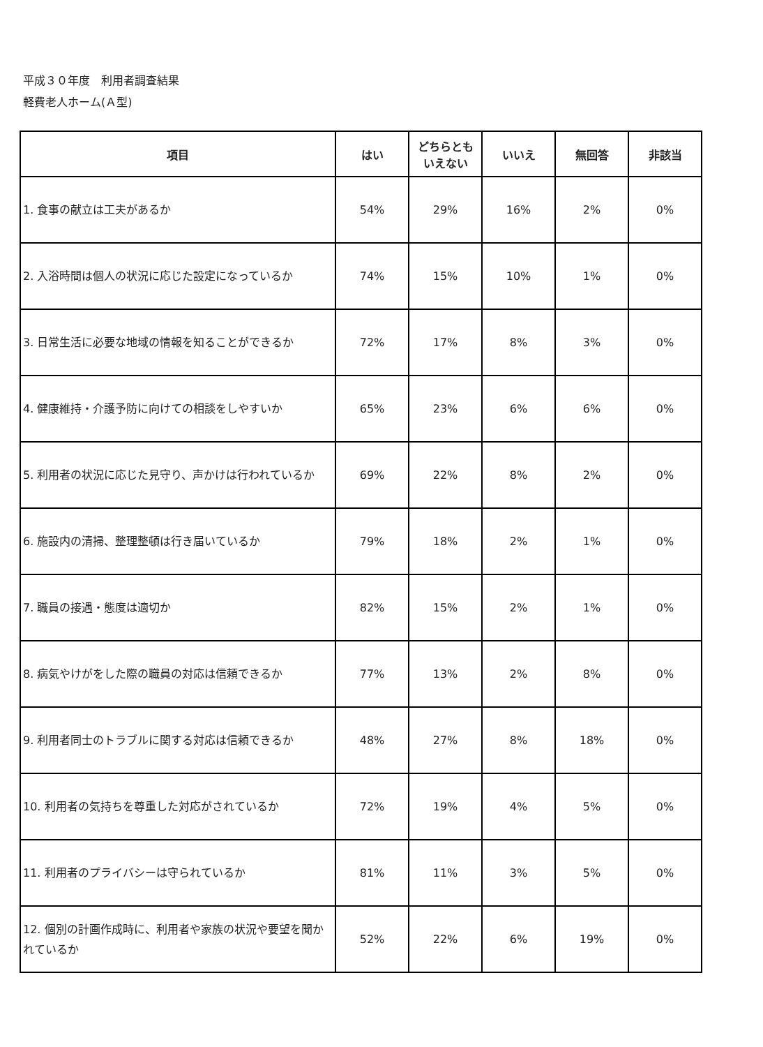平成３０年度　利用者調査結果
軽費老人ホーム(Ａ型)
| 項目 | はい | どちらとも いえない | いいえ | 無回答 | 非該当 |
| --- | --- | --- | --- | --- | --- |
| 1. 食事の献立は工夫があるか | 54% | 29% | 16% | 2% | 0% |
| 2. 入浴時間は個人の状況に応じた設定になっているか | 74% | 15% | 10% | 1% | 0% |
| 3. 日常生活に必要な地域の情報を知ることができるか | 72% | 17% | 8% | 3% | 0% |
| 4. 健康維持・介護予防に向けての相談をしやすいか | 65% | 23% | 6% | 6% | 0% |
| 5. 利用者の状況に応じた見守り、声かけは行われているか | 69% | 22% | 8% | 2% | 0% |
| 6. 施設内の清掃、整理整頓は行き届いているか | 79% | 18% | 2% | 1% | 0% |
| 7. 職員の接遇・態度は適切か | 82% | 15% | 2% | 1% | 0% |
| 8. 病気やけがをした際の職員の対応は信頼できるか | 77% | 13% | 2% | 8% | 0% |
| 9. 利用者同士のトラブルに関する対応は信頼できるか | 48% | 27% | 8% | 18% | 0% |
| 10. 利用者の気持ちを尊重した対応がされているか | 72% | 19% | 4% | 5% | 0% |
| 11. 利用者のプライバシーは守られているか | 81% | 11% | 3% | 5% | 0% |
| 12. 個別の計画作成時に、利用者や家族の状況や要望を聞かれているか | 52% | 22% | 6% | 19% | 0% |